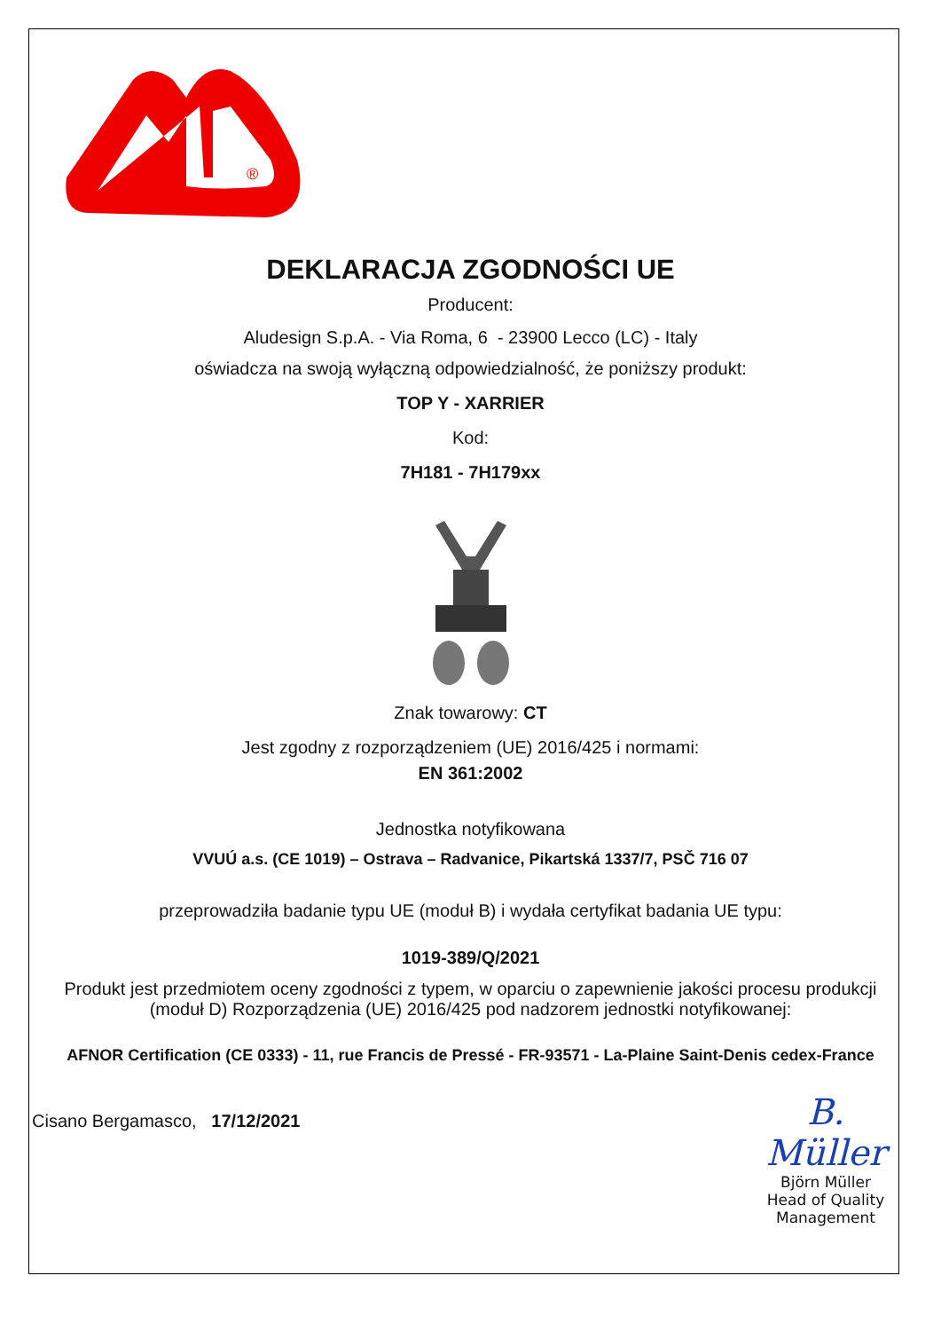®
DEKLARACJA ZGODNOŚCI UE
Producent:
Aludesign S.p.A. - Via Roma, 6 - 23900 Lecco (LC) - Italy
oświadcza na swoją wyłączną odpowiedzialność, że poniższy produkt:
TOP Y - XARRIER
Kod:
7H181 - 7H179xx
Znak towarowy: CT
Jest zgodny z rozporządzeniem (UE) 2016/425 i normami:
EN 361:2002
Jednostka notyfikowana
VVUÚ a.s. (CE 1019) – Ostrava – Radvanice, Pikartská 1337/7, PSČ 716 07
przeprowadziła badanie typu UE (moduł B) i wydała certyfikat badania UE typu:
1019-389/Q/2021
Produkt jest przedmiotem oceny zgodności z typem, w oparciu o zapewnienie jakości procesu produkcji (moduł D) Rozporządzenia (UE) 2016/425 pod nadzorem jednostki notyfikowanej:
AFNOR Certification (CE 0333) - 11, rue Francis de Pressé - FR-93571 - La-Plaine Saint-Denis cedex-France
Cisano Bergamasco, 17/12/2021
B. Müller
Björn Müller
Head of Quality Management